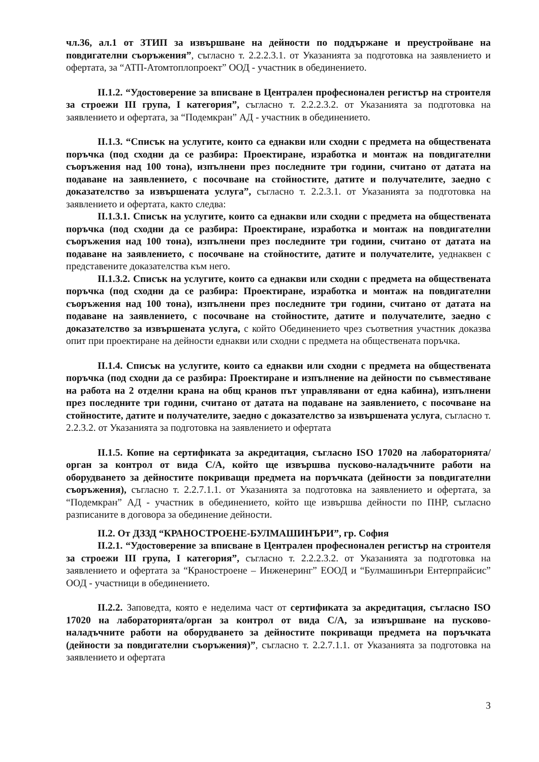чл.36, ал.1 от ЗТИП за извършване на дейности по поддържане и преустройване на повдигателни съоръжения”, съгласно т. 2.2.2.3.1. от Указанията за подготовка на заявлението и офертата, за “АТП-Атомтоплопроект” ООД - участник в обединението.
II.1.2. “Удостоверение за вписване в Централен професионален регистър на строителя за строежи III група, I категория”, съгласно т. 2.2.2.3.2. от Указанията за подготовка на заявлението и офертата, за “Подемкран” АД - участник в обединението.
II.1.3. “Списък на услугите, които са еднакви или сходни с предмета на обществената поръчка (под сходни да се разбира: Проектиране, изработка и монтаж на повдигателни съоръжения над 100 тона), изпълнени през последните три години, считано от датата на подаване на заявлението, с посочване на стойностите, датите и получателите, заедно с доказателство за извършената услуга”, съгласно т. 2.2.3.1. от Указанията за подготовка на заявлението и офертата, както следва:
II.1.3.1. Списък на услугите, които са еднакви или сходни с предмета на обществената поръчка (под сходни да се разбира: Проектиране, изработка и монтаж на повдигателни съоръжения над 100 тона), изпълнени през последните три години, считано от датата на подаване на заявлението, с посочване на стойностите, датите и получателите, уеднаквен с представените доказателства към него.
II.1.3.2. Списък на услугите, които са еднакви или сходни с предмета на обществената поръчка (под сходни да се разбира: Проектиране, изработка и монтаж на повдигателни съоръжения над 100 тона), изпълнени през последните три години, считано от датата на подаване на заявлението, с посочване на стойностите, датите и получателите, заедно с доказателство за извършената услуга, с който Обединението чрез съответния участник доказва опит при проектиране на дейности еднакви или сходни с предмета на обществената поръчка.
II.1.4. Списък на услугите, които са еднакви или сходни с предмета на обществената поръчка (под сходни да се разбира: Проектиране и изпълнение на дейности по съвместяване на работа на 2 отделни крана на общ кранов път управлявани от една кабина), изпълнени през последните три години, считано от датата на подаване на заявлението, с посочване на стойностите, датите и получателите, заедно с доказателство за извършената услуга, съгласно т. 2.2.3.2. от Указанията за подготовка на заявлението и офертата
II.1.5. Копие на сертификата за акредитация, съгласно ISO 17020 на лабораторията/орган за контрол от вида С/А, който ще извършва пусково-наладъчните работи на оборудването за дейностите покриващи предмета на поръчката (дейности за повдигателни съоръжения), съгласно т. 2.2.7.1.1. от Указанията за подготовка на заявлението и офертата, за “Подемкран” АД - участник в обединението, който ще извършва дейности по ПНР, съгласно разписаните в договора за обединение дейности.
II.2. От ДЗЗД “КРАНОСТРОЕНЕ-БУЛМАШИНЪРИ”, гр. София
II.2.1. “Удостоверение за вписване в Централен професионален регистър на строителя за строежи III група, I категория”, съгласно т. 2.2.2.3.2. от Указанията за подготовка на заявлението и офертата за “Краностроене – Инженеринг” ЕООД и “Булмашинъри Ентерпрайсис” ООД - участници в обединението.
II.2.2. Заповедта, която е неделима част от сертификата за акредитация, съгласно ISO 17020 на лабораторията/орган за контрол от вида С/А, за извършване на пусково-наладъчните работи на оборудването за дейностите покриващи предмета на поръчката (дейности за повдигателни съоръжения)”, съгласно т. 2.2.7.1.1. от Указанията за подготовка на заявлението и офертата
3